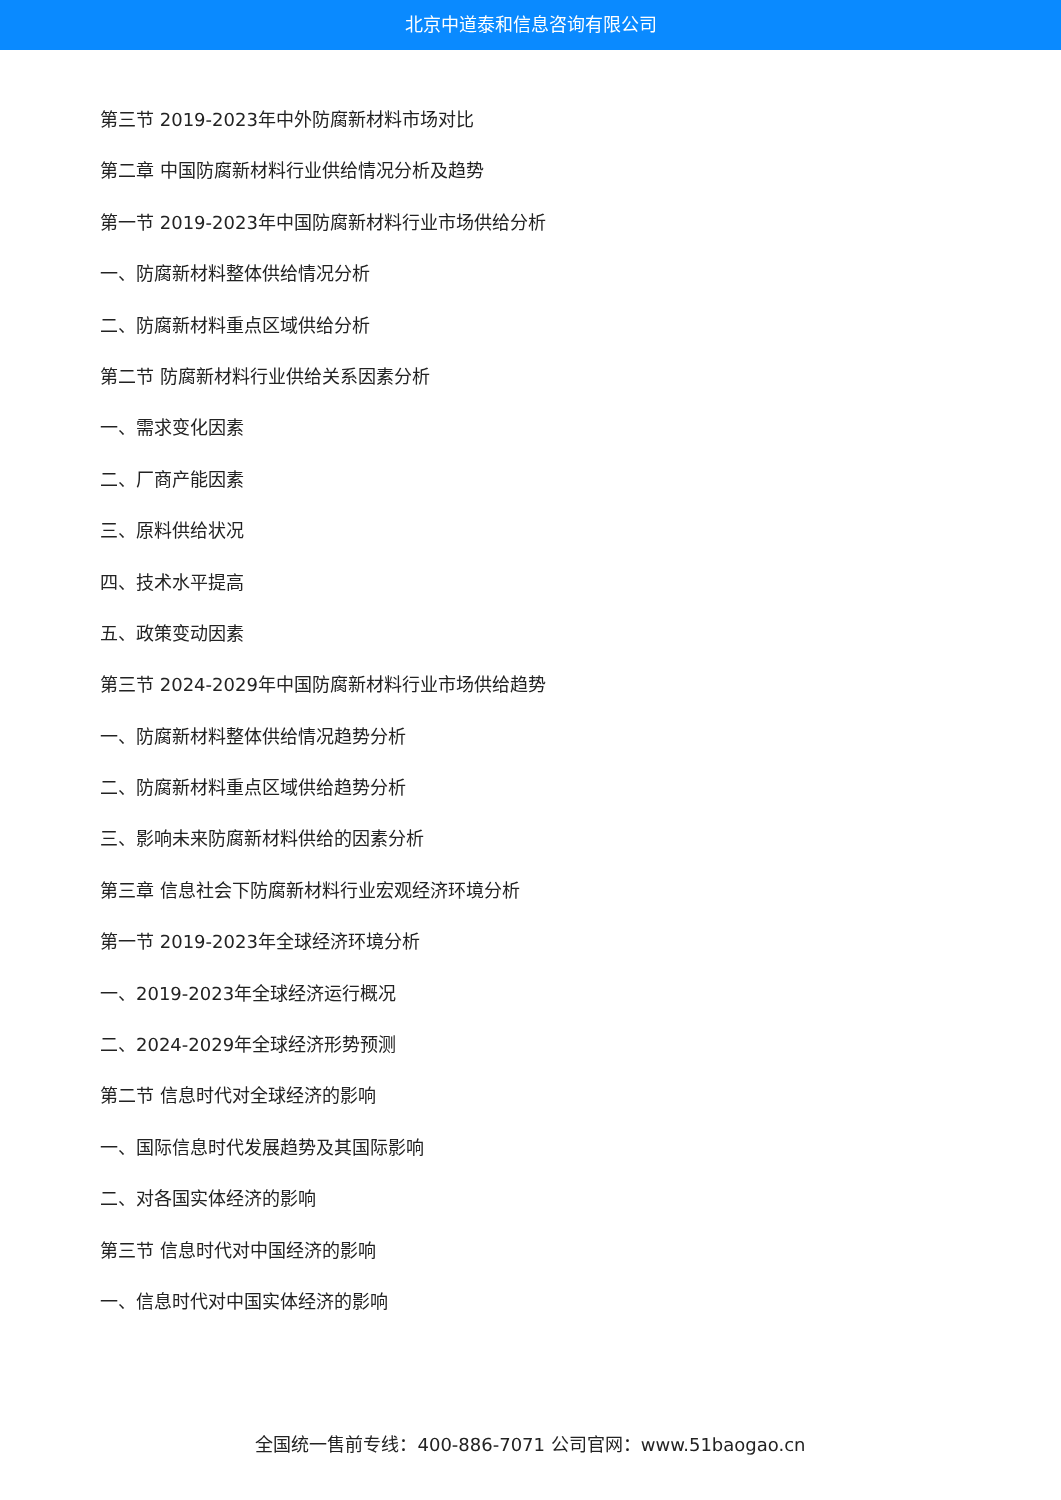北京中道泰和信息咨询有限公司
第三节 2019-2023年中外防腐新材料市场对比
第二章 中国防腐新材料行业供给情况分析及趋势
第一节 2019-2023年中国防腐新材料行业市场供给分析
一、防腐新材料整体供给情况分析
二、防腐新材料重点区域供给分析
第二节 防腐新材料行业供给关系因素分析
一、需求变化因素
二、厂商产能因素
三、原料供给状况
四、技术水平提高
五、政策变动因素
第三节 2024-2029年中国防腐新材料行业市场供给趋势
一、防腐新材料整体供给情况趋势分析
二、防腐新材料重点区域供给趋势分析
三、影响未来防腐新材料供给的因素分析
第三章 信息社会下防腐新材料行业宏观经济环境分析
第一节 2019-2023年全球经济环境分析
一、2019-2023年全球经济运行概况
二、2024-2029年全球经济形势预测
第二节 信息时代对全球经济的影响
一、国际信息时代发展趋势及其国际影响
二、对各国实体经济的影响
第三节 信息时代对中国经济的影响
一、信息时代对中国实体经济的影响
全国统一售前专线：400-886-7071 公司官网：www.51baogao.cn